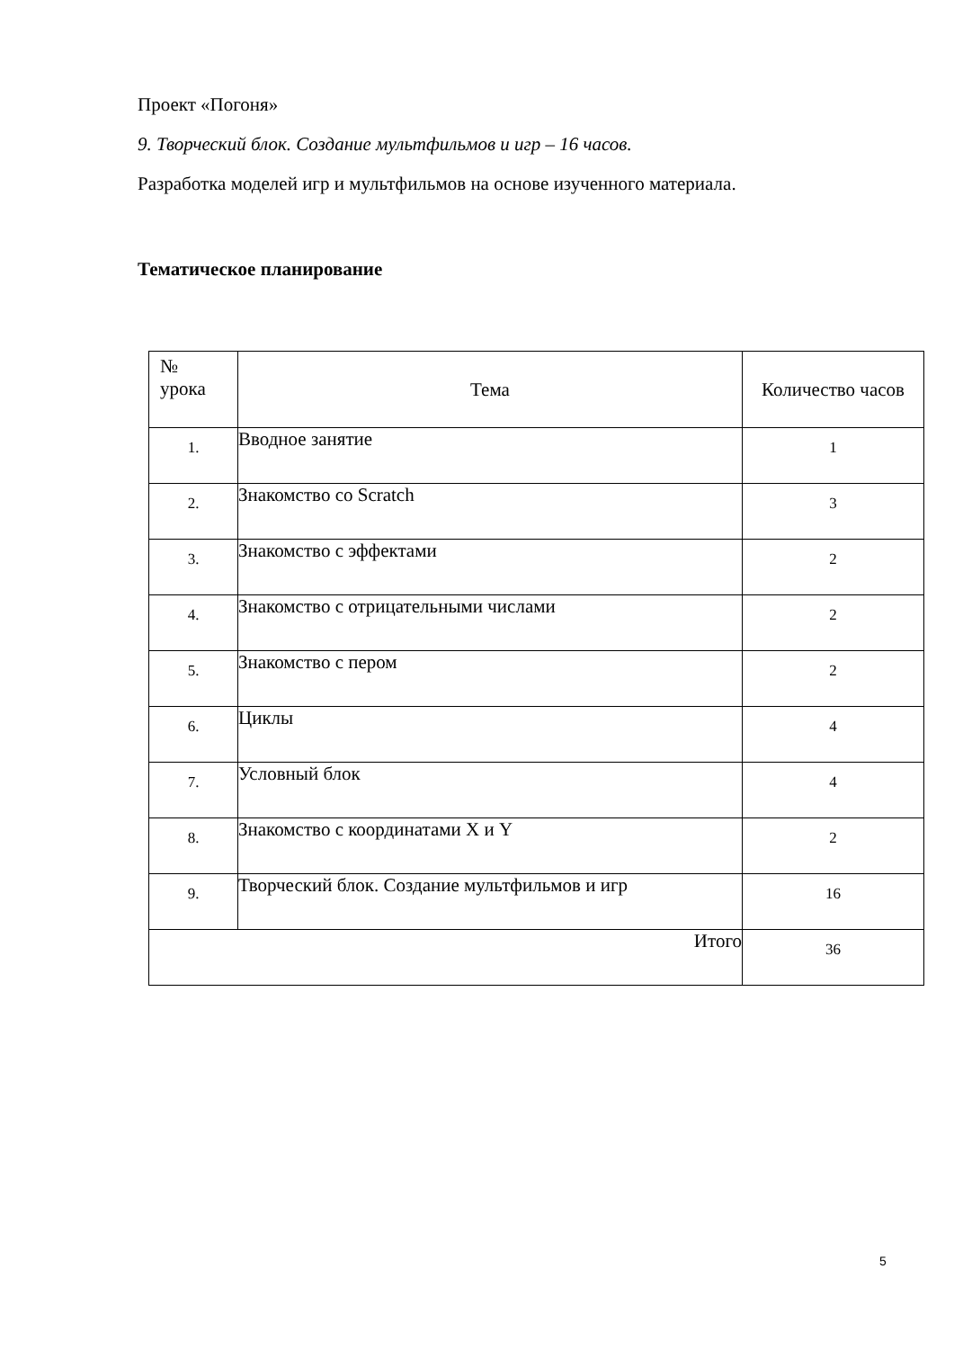Проект «Погоня»
9. Творческий блок. Создание мультфильмов и игр – 16 часов.
Разработка моделей игр и мультфильмов на основе изученного материала.
Тематическое планирование
| № урока | Тема | Количество часов |
| --- | --- | --- |
| 1. | Вводное занятие | 1 |
| 2. | Знакомство со Scratch | 3 |
| 3. | Знакомство с эффектами | 2 |
| 4. | Знакомство с отрицательными числами | 2 |
| 5. | Знакомство с пером | 2 |
| 6. | Циклы | 4 |
| 7. | Условный блок | 4 |
| 8. | Знакомство с координатами X и Y | 2 |
| 9. | Творческий блок. Создание мультфильмов и игр | 16 |
| Итого | | 36 |
5